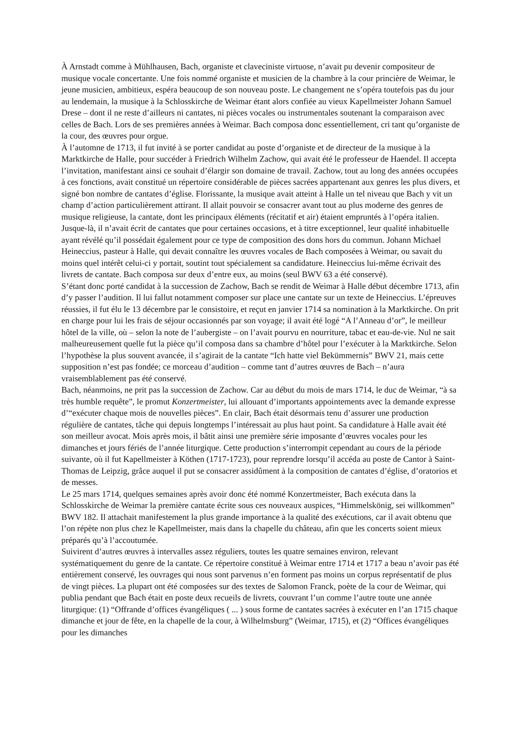À Arnstadt comme à Mühlhausen, Bach, organiste et claveciniste virtuose, n’avait pu devenir compositeur de musique vocale concertante. Une fois nommé organiste et musicien de la chambre à la cour princière de Weimar, le jeune musicien, ambitieux, espéra beaucoup de son nouveau poste. Le changement ne s’opéra toutefois pas du jour au lendemain, la musique à la Schlosskirche de Weimar étant alors confiée au vieux Kapellmeister Johann Samuel Drese – dont il ne reste d’ailleurs ni cantates, ni pièces vocales ou instrumentales soutenant la comparaison avec celles de Bach. Lors de ses premières années à Weimar. Bach composa donc essentiellement, cri tant qu’organiste de la cour, des œuvres pour orgue.
À l’automne de 1713, il fut invité à se porter candidat au poste d’organiste et de directeur de la musique à la Marktkirche de Halle, pour succéder à Friedrich Wilhelm Zachow, qui avait été le professeur de Haendel. Il accepta l’invitation, manifestant ainsi ce souhait d’élargir son domaine de travail. Zachow, tout au long des années occupées à ces fonctions, avait constitué un répertoire considérable de pièces sacrées appartenant aux genres les plus divers, et signé bon nombre de cantates d’église. Florissante, la musique avait atteint à Halle un tel niveau que Bach y vit un champ d’action particulièrement attirant. Il allait pouvoir se consacrer avant tout au plus moderne des genres de musique religieuse, la cantate, dont les principaux éléments (récitatif et air) étaient empruntés à l’opéra italien. Jusque-là, il n’avait écrit de cantates que pour certaines occasions, et à titre exceptionnel, leur qualité inhabituelle ayant révélé qu’il possédait également pour ce type de composition des dons hors du commun. Johann Michael Heineccius, pasteur à Halle, qui devait connaître les œuvres vocales de Bach composées à Weimar, ou savait du moins quel intérêt celui-ci y portait, soutint tout spécialement sa candidature. Heineccius lui-même écrivait des livrets de cantate. Bach composa sur deux d’entre eux, au moins (seul BWV 63 a été conservé).
S’étant donc porté candidat à la succession de Zachow, Bach se rendit de Weimar à Halle début décembre 1713, afin d’y passer l’audition. Il lui fallut notamment composer sur place une cantate sur un texte de Heineccius. L’épreuves réussies, il fut élu le 13 décembre par le consistoire, et reçut en janvier 1714 sa nomination à la Marktkirche. On prit en charge pour lui les frais de séjour occasionnés par son voyage; il avait été logé “A l’Anneau d’or”, le meilleur hôtel de la ville, où – selon la note de l’aubergiste – on l’avait pourvu en nourriture, tabac et eau-de-vie. Nul ne sait malheureusement quelle fut la pièce qu’il composa dans sa chambre d’hôtel pour l’exécuter à la Marktkirche. Selon l’hypothèse la plus souvent avancée, il s’agirait de la cantate “Ich hatte viel Bekümmernis” BWV 21, mais cette supposition n’est pas fondée; ce morceau d’audition – comme tant d’autres œuvres de Bach – n’aura vraisemblablement pas été conservé.
Bach, néanmoins, ne prit pas la succession de Zachow. Car au début du mois de mars 1714, le duc de Weimar, “à sa très humble requête”, le promut Konzertmeister, lui allouant d’importants appointements avec la demande expresse d’“exécuter chaque mois de nouvelles pièces”. En clair, Bach était désormais tenu d’assurer une production régulière de cantates, tâche qui depuis longtemps l’intéressait au plus haut point. Sa candidature à Halle avait été son meilleur avocat. Mois après mois, il bâtit ainsi une première série imposante d’œuvres vocales pour les dimanches et jours fériés de l’année liturgique. Cette production s’interrompit cependant au cours de la période suivante, où il fut Kapellmeister à Köthen (1717-1723), pour reprendre lorsqu’il accéda au poste de Cantor à Saint-Thomas de Leipzig, grâce auquel il put se consacrer assidûment à la composition de cantates d’église, d’oratorios et de messes.
Le 25 mars 1714, quelques semaines après avoir donc été nommé Konzertmeister, Bach exécuta dans la Schlosskirche de Weimar la première cantate écrite sous ces nouveaux auspices, “Himmelskönig, sei willkommen” BWV 182. Il attachait manifestement la plus grande importance à la qualité des exécutions, car il avait obtenu que l’on répète non plus chez le Kapellmeister, mais dans la chapelle du château, afin que les concerts soient mieux préparés qu’à l’accoutumée.
Suivirent d’autres œuvres à intervalles assez réguliers, toutes les quatre semaines environ, relevant systématiquement du genre de la cantate. Ce répertoire constitué à Weimar entre 1714 et 1717 a beau n’avoir pas été entièrement conservé, les ouvrages qui nous sont parvenus n’en forment pas moins un corpus représentatif de plus de vingt pièces. La plupart ont été composées sur des textes de Salomon Franck, poète de la cour de Weimar, qui publia pendant que Bach était en poste deux recueils de livrets, couvrant l’un comme l’autre toute une année liturgique: (1) “Offrande d’offices évangéliques ( ... ) sous forme de cantates sacrées à exécuter en l’an 1715 chaque dimanche et jour de fête, en la chapelle de la cour, à Wilhelmsburg” (Weimar, 1715), et (2) “Offices évangéliques pour les dimanches